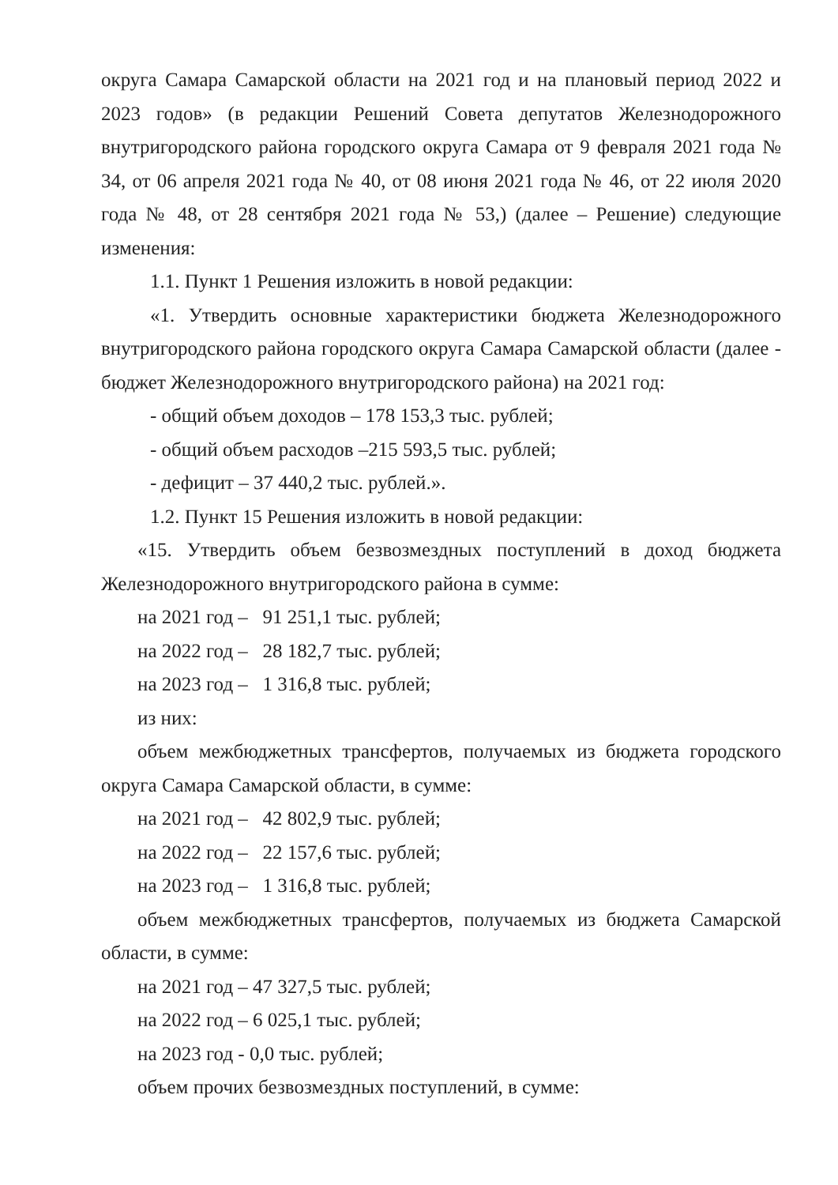округа Самара Самарской области на 2021 год и на плановый период 2022 и 2023 годов» (в редакции Решений Совета депутатов Железнодорожного внутригородского района городского округа Самара от 9 февраля 2021 года № 34, от 06 апреля 2021 года № 40, от 08 июня 2021 года № 46, от 22 июля 2020 года № 48, от 28 сентября 2021 года № 53,) (далее – Решение) следующие изменения:
1.1. Пункт 1 Решения изложить в новой редакции:
«1. Утвердить основные характеристики бюджета Железнодорожного внутригородского района городского округа Самара Самарской области (далее - бюджет Железнодорожного внутригородского района) на 2021 год:
- общий объем доходов – 178 153,3 тыс. рублей;
- общий объем расходов –215 593,5 тыс. рублей;
- дефицит – 37 440,2 тыс. рублей.».
1.2. Пункт 15 Решения изложить в новой редакции:
«15. Утвердить объем безвозмездных поступлений в доход бюджета Железнодорожного внутригородского района в сумме:
на 2021 год – 91 251,1 тыс. рублей;
на 2022 год – 28 182,7 тыс. рублей;
на 2023 год – 1 316,8 тыс. рублей;
из них:
объем межбюджетных трансфертов, получаемых из бюджета городского округа Самара Самарской области, в сумме:
на 2021 год – 42 802,9 тыс. рублей;
на 2022 год – 22 157,6 тыс. рублей;
на 2023 год – 1 316,8 тыс. рублей;
объем межбюджетных трансфертов, получаемых из бюджета Самарской области, в сумме:
на 2021 год – 47 327,5 тыс. рублей;
на 2022 год – 6 025,1 тыс. рублей;
на 2023 год - 0,0 тыс. рублей;
объем прочих безвозмездных поступлений, в сумме: